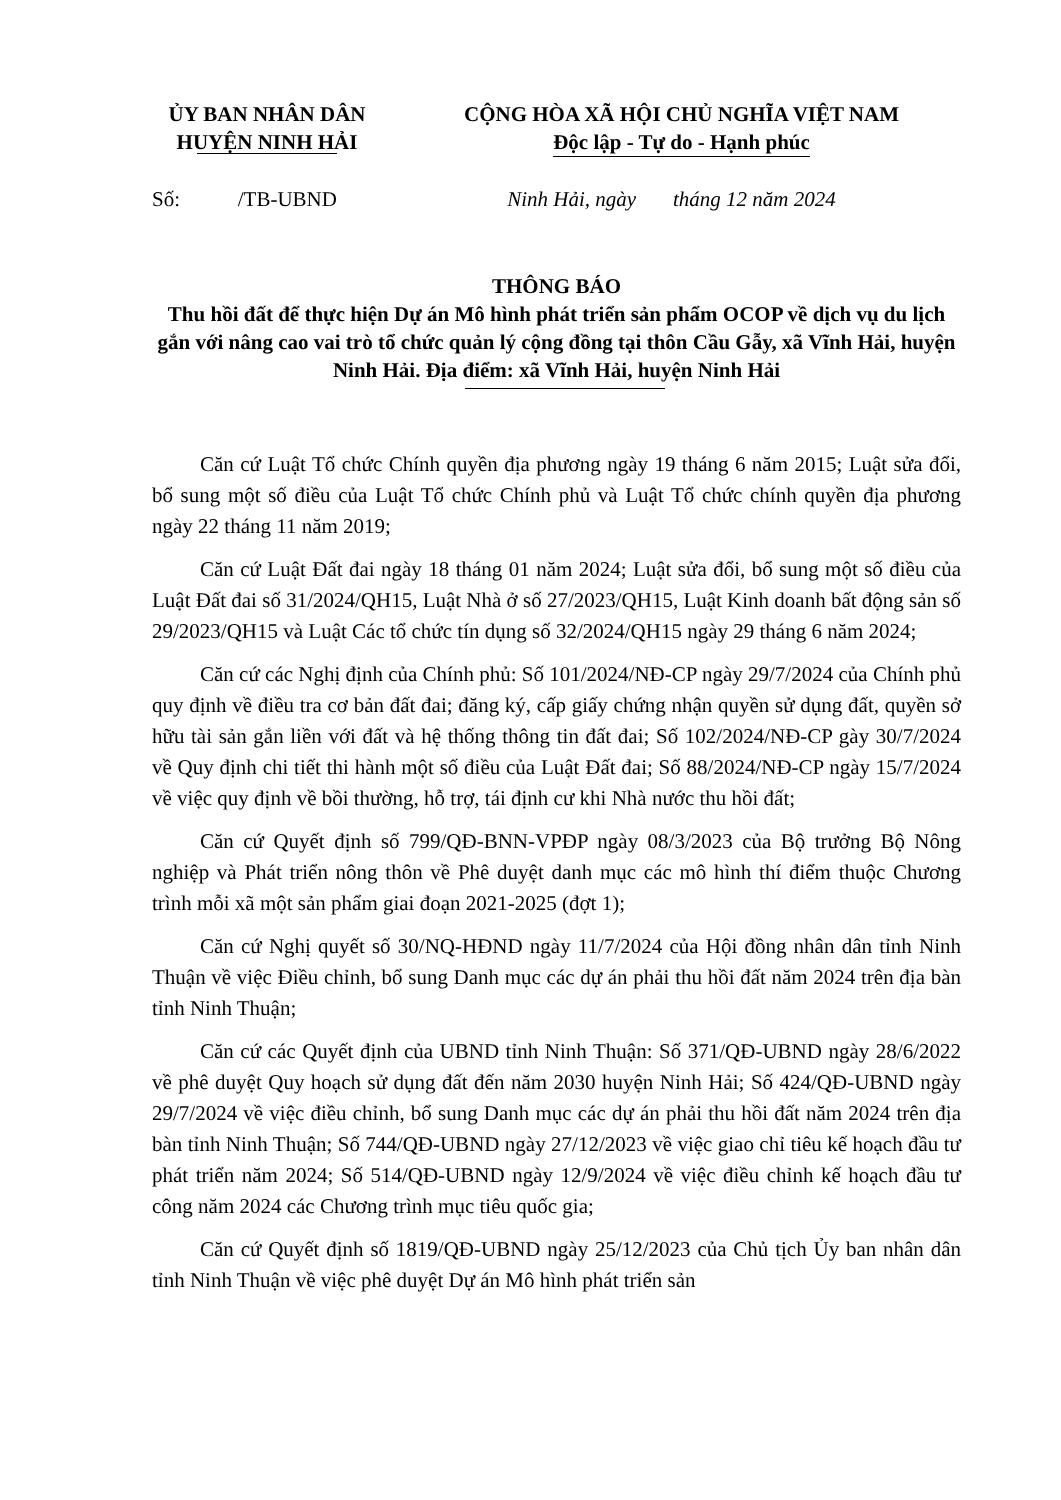ỦY BAN NHÂN DÂN
HUYỆN NINH HẢI
CỘNG HÒA XÃ HỘI CHỦ NGHĨA VIỆT NAM
Độc lập - Tự do - Hạnh phúc
Số: /TB-UBND
Ninh Hải, ngày tháng 12 năm 2024
THÔNG BÁO
Thu hồi đất để thực hiện Dự án Mô hình phát triển sản phẩm OCOP về dịch vụ du lịch gắn với nâng cao vai trò tổ chức quản lý cộng đồng tại thôn Cầu Gẫy, xã Vĩnh Hải, huyện Ninh Hải. Địa điểm: xã Vĩnh Hải, huyện Ninh Hải
Căn cứ Luật Tổ chức Chính quyền địa phương ngày 19 tháng 6 năm 2015; Luật sửa đổi, bổ sung một số điều của Luật Tổ chức Chính phủ và Luật Tổ chức chính quyền địa phương ngày 22 tháng 11 năm 2019;
Căn cứ Luật Đất đai ngày 18 tháng 01 năm 2024; Luật sửa đổi, bổ sung một số điều của Luật Đất đai số 31/2024/QH15, Luật Nhà ở số 27/2023/QH15, Luật Kinh doanh bất động sản số 29/2023/QH15 và Luật Các tổ chức tín dụng số 32/2024/QH15 ngày 29 tháng 6 năm 2024;
Căn cứ các Nghị định của Chính phủ: Số 101/2024/NĐ-CP ngày 29/7/2024 của Chính phủ quy định về điều tra cơ bản đất đai; đăng ký, cấp giấy chứng nhận quyền sử dụng đất, quyền sở hữu tài sản gắn liền với đất và hệ thống thông tin đất đai; Số 102/2024/NĐ-CP gày 30/7/2024 về Quy định chi tiết thi hành một số điều của Luật Đất đai; Số 88/2024/NĐ-CP ngày 15/7/2024 về việc quy định về bồi thường, hỗ trợ, tái định cư khi Nhà nước thu hồi đất;
Căn cứ Quyết định số 799/QĐ-BNN-VPĐP ngày 08/3/2023 của Bộ trưởng Bộ Nông nghiệp và Phát triển nông thôn về Phê duyệt danh mục các mô hình thí điểm thuộc Chương trình mỗi xã một sản phẩm giai đoạn 2021-2025 (đợt 1);
Căn cứ Nghị quyết số 30/NQ-HĐND ngày 11/7/2024 của Hội đồng nhân dân tỉnh Ninh Thuận về việc Điều chỉnh, bổ sung Danh mục các dự án phải thu hồi đất năm 2024 trên địa bàn tỉnh Ninh Thuận;
Căn cứ các Quyết định của UBND tỉnh Ninh Thuận: Số 371/QĐ-UBND ngày 28/6/2022 về phê duyệt Quy hoạch sử dụng đất đến năm 2030 huyện Ninh Hải; Số 424/QĐ-UBND ngày 29/7/2024 về việc điều chỉnh, bổ sung Danh mục các dự án phải thu hồi đất năm 2024 trên địa bàn tỉnh Ninh Thuận; Số 744/QĐ-UBND ngày 27/12/2023 về việc giao chỉ tiêu kế hoạch đầu tư phát triển năm 2024; Số 514/QĐ-UBND ngày 12/9/2024 về việc điều chỉnh kế hoạch đầu tư công năm 2024 các Chương trình mục tiêu quốc gia;
Căn cứ Quyết định số 1819/QĐ-UBND ngày 25/12/2023 của Chủ tịch Ủy ban nhân dân tỉnh Ninh Thuận về việc phê duyệt Dự án Mô hình phát triển sản